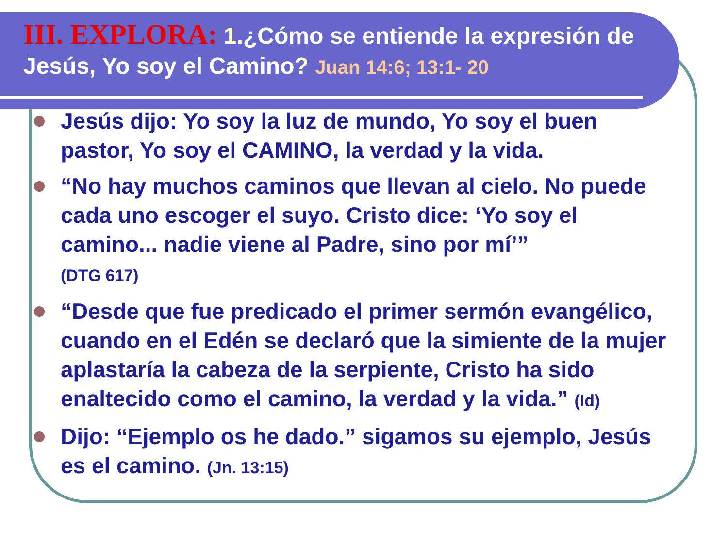III. EXPLORA: 1.¿Cómo se entiende la expresión de Jesús, Yo soy el Camino? Juan 14:6; 13:1- 20
Jesús dijo: Yo soy la luz de mundo, Yo soy el buen pastor, Yo soy el CAMINO, la verdad y la vida.
“No hay muchos caminos que llevan al cielo. No puede cada uno escoger el suyo. Cristo dice: ‘Yo soy el camino... nadie viene al Padre, sino por mí’”
(DTG 617)
“Desde que fue predicado el primer sermón evangélico, cuando en el Edén se declaró que la simiente de la mujer aplastaría la cabeza de la serpiente, Cristo ha sido enaltecido como el camino, la verdad y la vida.” (Id)
Dijo: “Ejemplo os he dado.” sigamos su ejemplo, Jesús es el camino. (Jn. 13:15)